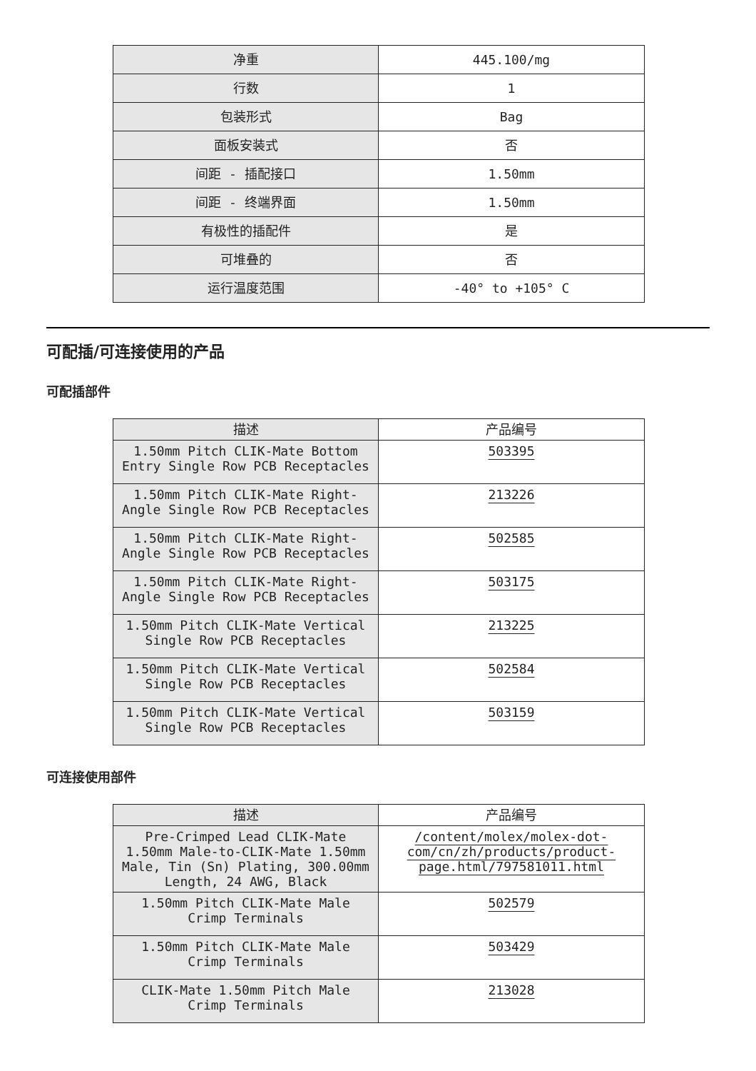| 净重 | 445.100/mg |
| 行数 | 1 |
| 包装形式 | Bag |
| 面板安装式 | 否 |
| 间距 - 插配接口 | 1.50mm |
| 间距 - 终端界面 | 1.50mm |
| 有极性的插配件 | 是 |
| 可堆叠的 | 否 |
| 运行温度范围 | -40° to +105° C |
可配插/可连接使用的产品
可配插部件
| 描述 | 产品编号 |
| --- | --- |
| 1.50mm Pitch CLIK-Mate Bottom Entry Single Row PCB Receptacles | 503395 |
| 1.50mm Pitch CLIK-Mate Right-Angle Single Row PCB Receptacles | 213226 |
| 1.50mm Pitch CLIK-Mate Right-Angle Single Row PCB Receptacles | 502585 |
| 1.50mm Pitch CLIK-Mate Right-Angle Single Row PCB Receptacles | 503175 |
| 1.50mm Pitch CLIK-Mate Vertical Single Row PCB Receptacles | 213225 |
| 1.50mm Pitch CLIK-Mate Vertical Single Row PCB Receptacles | 502584 |
| 1.50mm Pitch CLIK-Mate Vertical Single Row PCB Receptacles | 503159 |
可连接使用部件
| 描述 | 产品编号 |
| --- | --- |
| Pre-Crimped Lead CLIK-Mate 1.50mm Male-to-CLIK-Mate 1.50mm Male, Tin (Sn) Plating, 300.00mm Length, 24 AWG, Black | /content/molex/molex-dot-com/cn/zh/products/product-page.html/797581011.html |
| 1.50mm Pitch CLIK-Mate Male Crimp Terminals | 502579 |
| 1.50mm Pitch CLIK-Mate Male Crimp Terminals | 503429 |
| CLIK-Mate 1.50mm Pitch Male Crimp Terminals | 213028 |